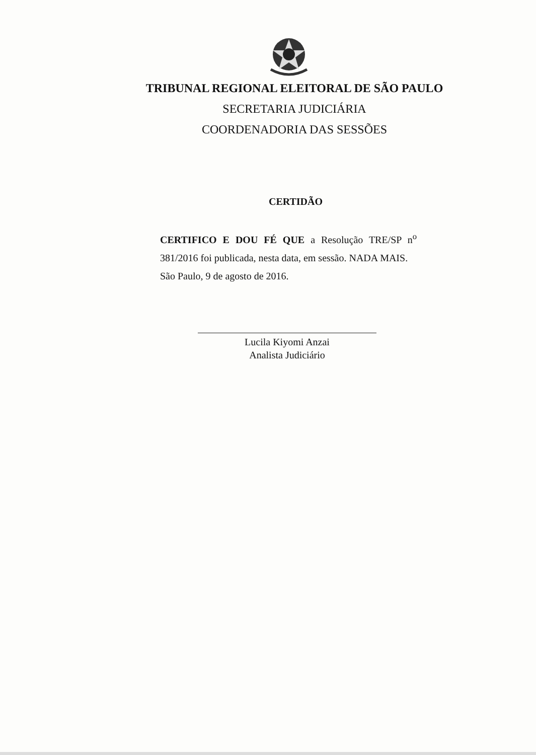TRIBUNAL REGIONAL ELEITORAL DE SÃO PAULO
SECRETARIA JUDICIÁRIA
COORDENADORIA DAS SESSÕES
CERTIDÃO
CERTIFICO E DOU FÉ QUE a Resolução TRE/SP n<sup>o</sup> 381/2016 foi publicada, nesta data, em sessão. NADA MAIS.
São Paulo, 9 de agosto de 2016.
Lucila Kiyomi Anzai
Analista Judiciário